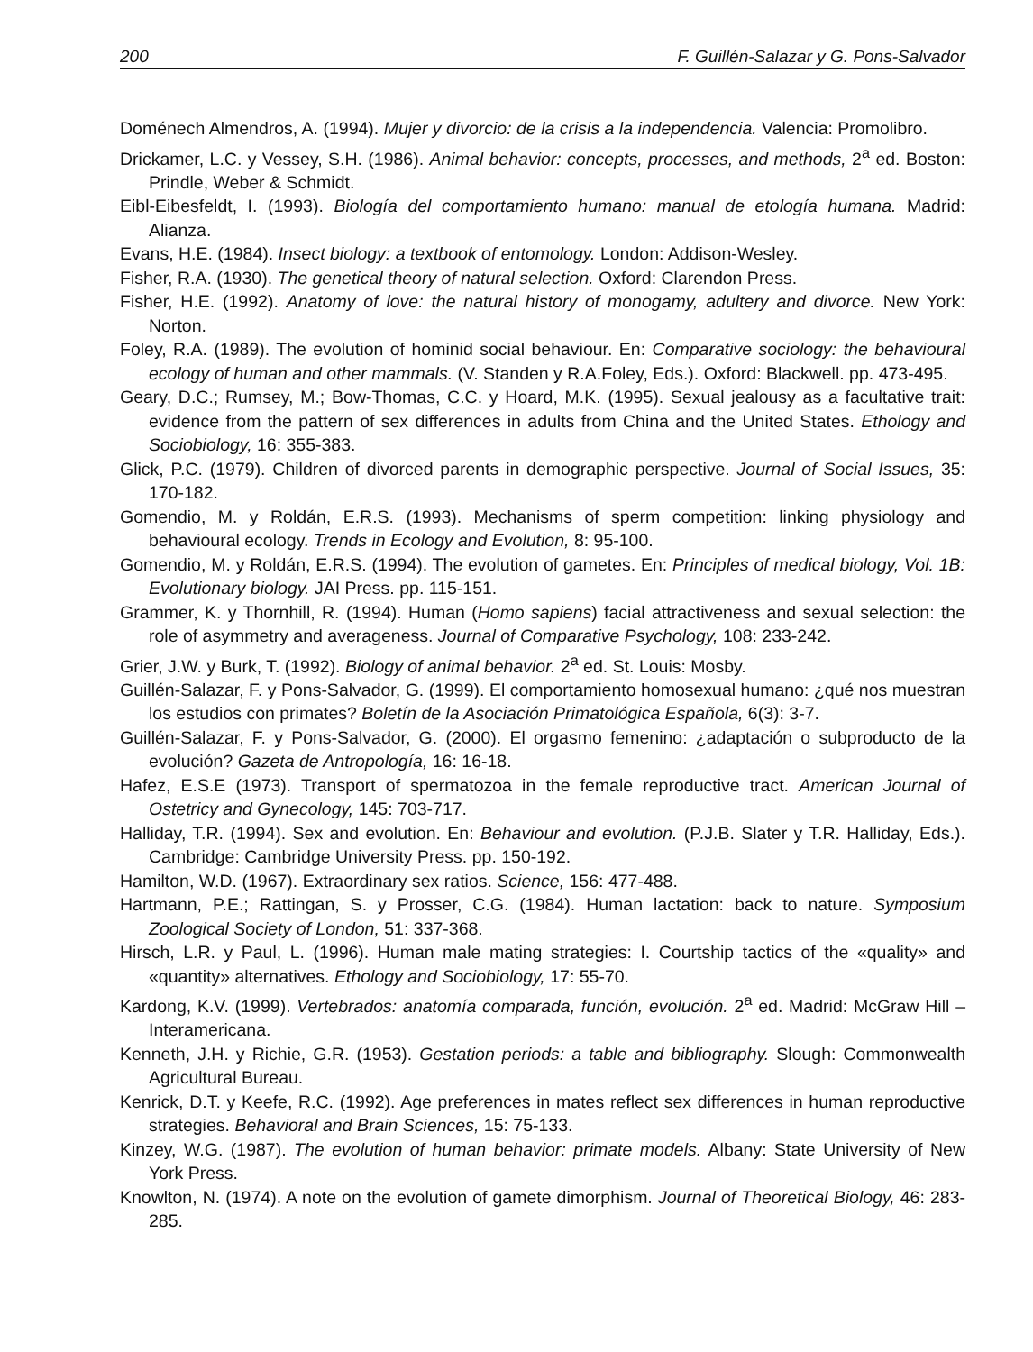200 F. Guillén-Salazar y G. Pons-Salvador
Doménech Almendros, A. (1994). Mujer y divorcio: de la crisis a la independencia. Valencia: Promolibro.
Drickamer, L.C. y Vessey, S.H. (1986). Animal behavior: concepts, processes, and methods, 2<sup>a</sup> ed. Boston: Prindle, Weber & Schmidt.
Eibl-Eibesfeldt, I. (1993). Biología del comportamiento humano: manual de etología humana. Madrid: Alianza.
Evans, H.E. (1984). Insect biology: a textbook of entomology. London: Addison-Wesley.
Fisher, R.A. (1930). The genetical theory of natural selection. Oxford: Clarendon Press.
Fisher, H.E. (1992). Anatomy of love: the natural history of monogamy, adultery and divorce. New York: Norton.
Foley, R.A. (1989). The evolution of hominid social behaviour. En: Comparative sociology: the behavioural ecology of human and other mammals. (V. Standen y R.A.Foley, Eds.). Oxford: Blackwell. pp. 473-495.
Geary, D.C.; Rumsey, M.; Bow-Thomas, C.C. y Hoard, M.K. (1995). Sexual jealousy as a facultative trait: evidence from the pattern of sex differences in adults from China and the United States. Ethology and Sociobiology, 16: 355-383.
Glick, P.C. (1979). Children of divorced parents in demographic perspective. Journal of Social Issues, 35: 170-182.
Gomendio, M. y Roldán, E.R.S. (1993). Mechanisms of sperm competition: linking physiology and behavioural ecology. Trends in Ecology and Evolution, 8: 95-100.
Gomendio, M. y Roldán, E.R.S. (1994). The evolution of gametes. En: Principles of medical biology, Vol. 1B: Evolutionary biology. JAI Press. pp. 115-151.
Grammer, K. y Thornhill, R. (1994). Human (Homo sapiens) facial attractiveness and sexual selection: the role of asymmetry and averageness. Journal of Comparative Psychology, 108: 233-242.
Grier, J.W. y Burk, T. (1992). Biology of animal behavior. 2<sup>a</sup> ed. St. Louis: Mosby.
Guillén-Salazar, F. y Pons-Salvador, G. (1999). El comportamiento homosexual humano: ¿qué nos muestran los estudios con primates? Boletín de la Asociación Primatológica Española, 6(3): 3-7.
Guillén-Salazar, F. y Pons-Salvador, G. (2000). El orgasmo femenino: ¿adaptación o subproducto de la evolución? Gazeta de Antropología, 16: 16-18.
Hafez, E.S.E (1973). Transport of spermatozoa in the female reproductive tract. American Journal of Ostetricy and Gynecology, 145: 703-717.
Halliday, T.R. (1994). Sex and evolution. En: Behaviour and evolution. (P.J.B. Slater y T.R. Halliday, Eds.). Cambridge: Cambridge University Press. pp. 150-192.
Hamilton, W.D. (1967). Extraordinary sex ratios. Science, 156: 477-488.
Hartmann, P.E.; Rattingan, S. y Prosser, C.G. (1984). Human lactation: back to nature. Symposium Zoological Society of London, 51: 337-368.
Hirsch, L.R. y Paul, L. (1996). Human male mating strategies: I. Courtship tactics of the «quality» and «quantity» alternatives. Ethology and Sociobiology, 17: 55-70.
Kardong, K.V. (1999). Vertebrados: anatomía comparada, función, evolución. 2<sup>a</sup> ed. Madrid: McGraw Hill – Interamericana.
Kenneth, J.H. y Richie, G.R. (1953). Gestation periods: a table and bibliography. Slough: Commonwealth Agricultural Bureau.
Kenrick, D.T. y Keefe, R.C. (1992). Age preferences in mates reflect sex differences in human reproductive strategies. Behavioral and Brain Sciences, 15: 75-133.
Kinzey, W.G. (1987). The evolution of human behavior: primate models. Albany: State University of New York Press.
Knowlton, N. (1974). A note on the evolution of gamete dimorphism. Journal of Theoretical Biology, 46: 283-285.